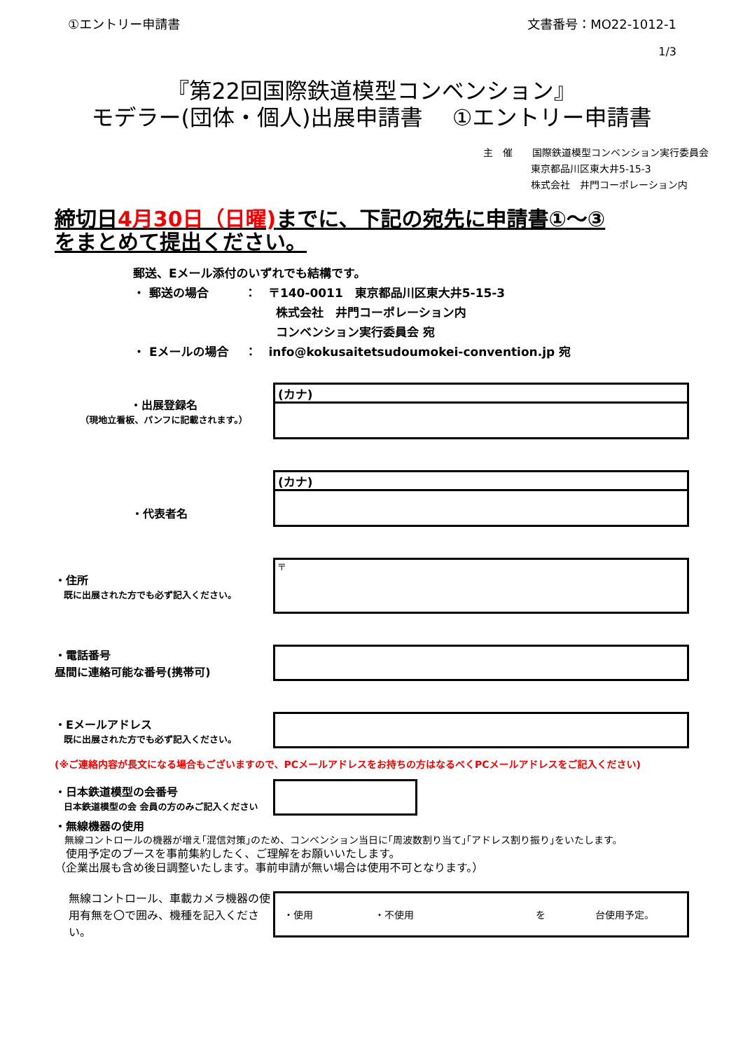①エントリー申請書 文書番号：MO22-1012-1
1/3
『第22回国際鉄道模型コンベンション』
モデラー(団体・個人)出展申請書　 ①エントリー申請書
主　催　　国際鉄道模型コンベンション実行委員会
東京都品川区東大井5-15-3
株式会社　井門コーポレーション内
締切日4月30日（日曜) までに、下記の宛先に申請書①～③
をまとめて提出ください。
郵送、Eメール添付のいずれでも結構です。
・ 郵送の場合　　　：　〒140-0011　東京都品川区東大井5-15-3
株式会社　井門コーポレーション内
コンベンション実行委員会 宛
・ Eメールの場合　 ：　info@kokusaitetsudoumokei-convention.jp 宛
・出展登録名
（現地立看板、パンフに記載されます。）
(カナ)
・代表者名
(カナ)
・住所
　既に出展された方でも必ず記入ください。
〒
・電話番号
昼間に連絡可能な番号(携帯可)
・Eメールアドレス
　既に出展された方でも必ず記入ください。
(※ご連絡内容が長文になる場合もございますので、PCメールアドレスをお持ちの方はなるべくPCメールアドレスをご記入ください)
・日本鉄道模型の会番号
　日本鉄道模型の会 会員の方のみご記入ください
・無線機器の使用
　無線コントロールの機器が増え｢混信対策｣のため、コンベンション当日に｢周波数割り当て｣｢アドレス割り振り｣をいたします。
　使用予定のブースを事前集約したく、ご理解をお願いいたします。
（企業出展も含め後日調整いたします。事前申請が無い場合は使用不可となります。）
無線コントロール、車載カメラ機器の使用有無を〇で囲み、機種を記入ください。
・使用 ・不使用 を 台使用予定。